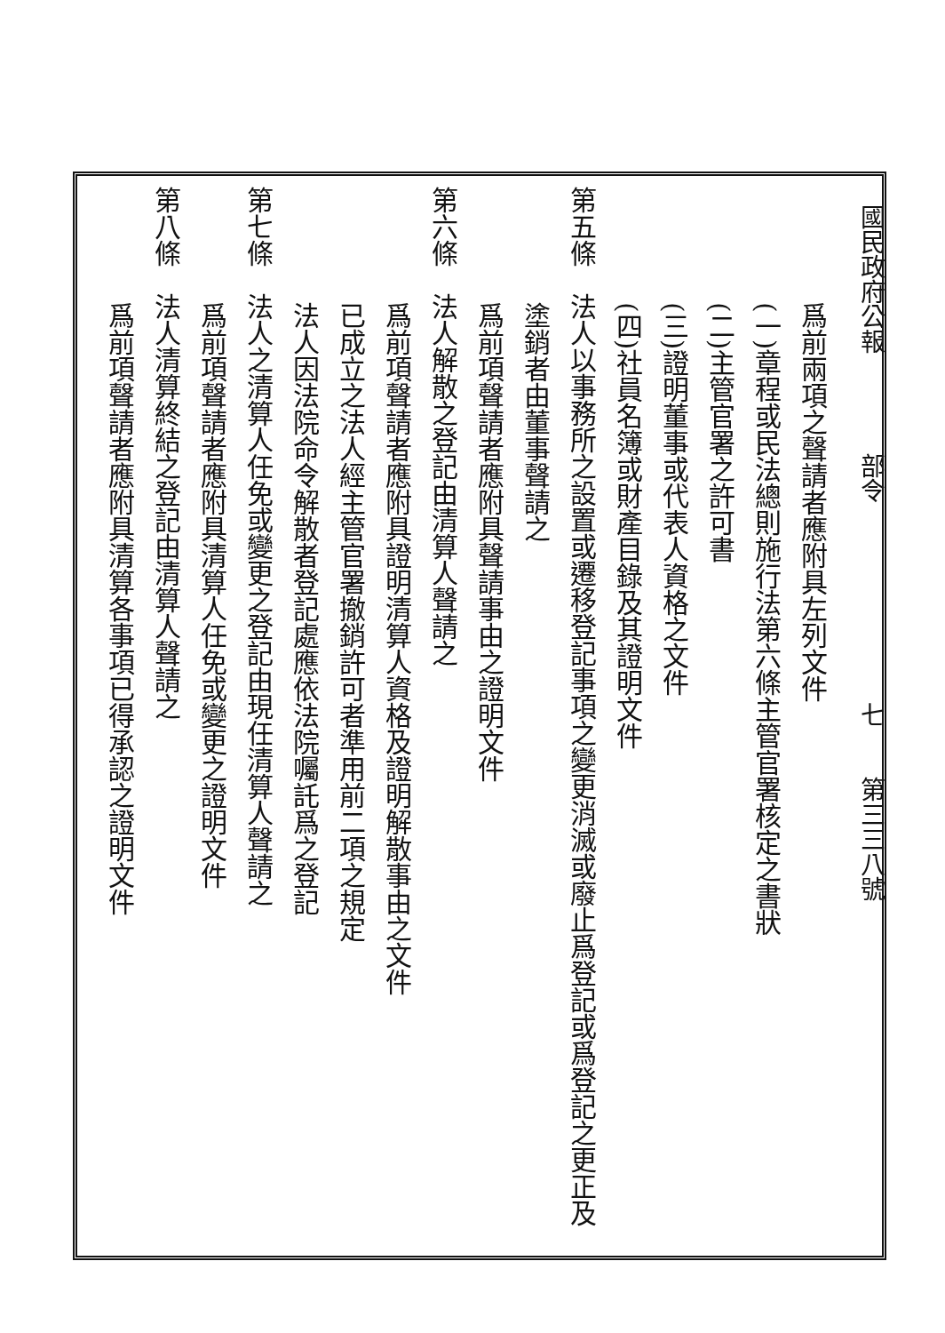國民政府公報　　　　部令　　　　　　　　七　　第三三八號
爲前兩項之聲請者應附具左列文件
(一)章程或民法總則施行法第六條主管官署核定之書狀
(二)主管官署之許可書
(三)證明董事或代表人資格之文件
(四)社員名簿或財產目錄及其證明文件
第五條　法人以事務所之設置或遷移登記事項之變更消滅或廢止爲登記或爲登記之更正及
塗銷者由董事聲請之
爲前項聲請者應附具聲請事由之證明文件
第六條　法人解散之登記由清算人聲請之
爲前項聲請者應附具證明清算人資格及證明解散事由之文件
已成立之法人經主管官署撤銷許可者準用前二項之規定
法人因法院命令解散者登記處應依法院囑託爲之登記
第七條　法人之清算人任免或變更之登記由現任清算人聲請之
爲前項聲請者應附具清算人任免或變更之證明文件
第八條　法人清算終結之登記由清算人聲請之
爲前項聲請者應附具清算各事項已得承認之證明文件